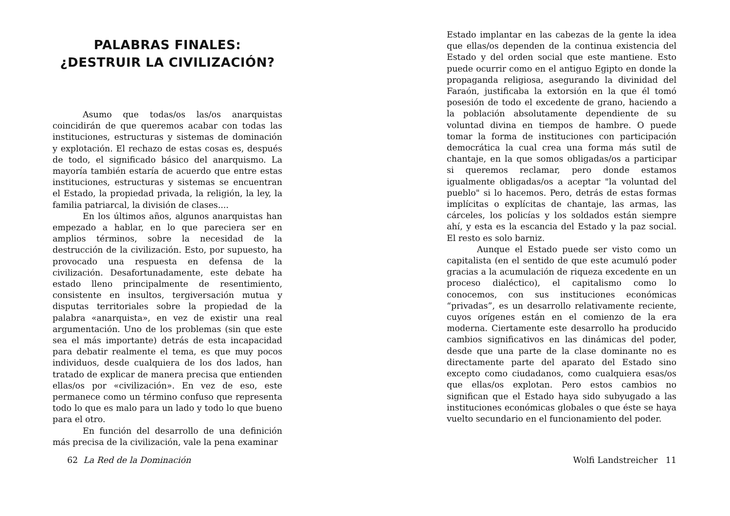PALABRAS FINALES:
¿DESTRUIR LA CIVILIZACIÓN?
Asumo que todas/os las/os anarquistas coincidirán de que queremos acabar con todas las instituciones, estructuras y sistemas de dominación y explotación. El rechazo de estas cosas es, después de todo, el significado básico del anarquismo. La mayoría también estaría de acuerdo que entre estas instituciones, estructuras y sistemas se encuentran el Estado, la propiedad privada, la religión, la ley, la familia patriarcal, la división de clases....
En los últimos años, algunos anarquistas han empezado a hablar, en lo que pareciera ser en amplios términos, sobre la necesidad de la destrucción de la civilización. Esto, por supuesto, ha provocado una respuesta en defensa de la civilización. Desafortunadamente, este debate ha estado lleno principalmente de resentimiento, consistente en insultos, tergiversación mutua y disputas territoriales sobre la propiedad de la palabra «anarquista», en vez de existir una real argumentación. Uno de los problemas (sin que este sea el más importante) detrás de esta incapacidad para debatir realmente el tema, es que muy pocos individuos, desde cualquiera de los dos lados, han tratado de explicar de manera precisa que entienden ellas/os por «civilización». En vez de eso, este permanece como un término confuso que representa todo lo que es malo para un lado y todo lo que bueno para el otro.
En función del desarrollo de una definición más precisa de la civilización, vale la pena examinar
62 La Red de la Dominación
Estado implantar en las cabezas de la gente la idea que ellas/os dependen de la continua existencia del Estado y del orden social que este mantiene. Esto puede ocurrir como en el antiguo Egipto en donde la propaganda religiosa, asegurando la divinidad del Faraón, justificaba la extorsión en la que él tomó posesión de todo el excedente de grano, haciendo a la población absolutamente dependiente de su voluntad divina en tiempos de hambre. O puede tomar la forma de instituciones con participación democrática la cual crea una forma más sutil de chantaje, en la que somos obligadas/os a participar si queremos reclamar, pero donde estamos igualmente obligadas/os a aceptar "la voluntad del pueblo" si lo hacemos. Pero, detrás de estas formas implícitas o explícitas de chantaje, las armas, las cárceles, los policías y los soldados están siempre ahí, y esta es la escancia del Estado y la paz social. El resto es solo barniz.
Aunque el Estado puede ser visto como un capitalista (en el sentido de que este acumuló poder gracias a la acumulación de riqueza excedente en un proceso dialéctico), el capitalismo como lo conocemos, con sus instituciones económicas “privadas”, es un desarrollo relativamente reciente, cuyos orígenes están en el comienzo de la era moderna. Ciertamente este desarrollo ha producido cambios significativos en las dinámicas del poder, desde que una parte de la clase dominante no es directamente parte del aparato del Estado sino excepto como ciudadanos, como cualquiera esas/os que ellas/os explotan. Pero estos cambios no significan que el Estado haya sido subyugado a las instituciones económicas globales o que éste se haya vuelto secundario en el funcionamiento del poder.
Wolfi Landstreicher 11